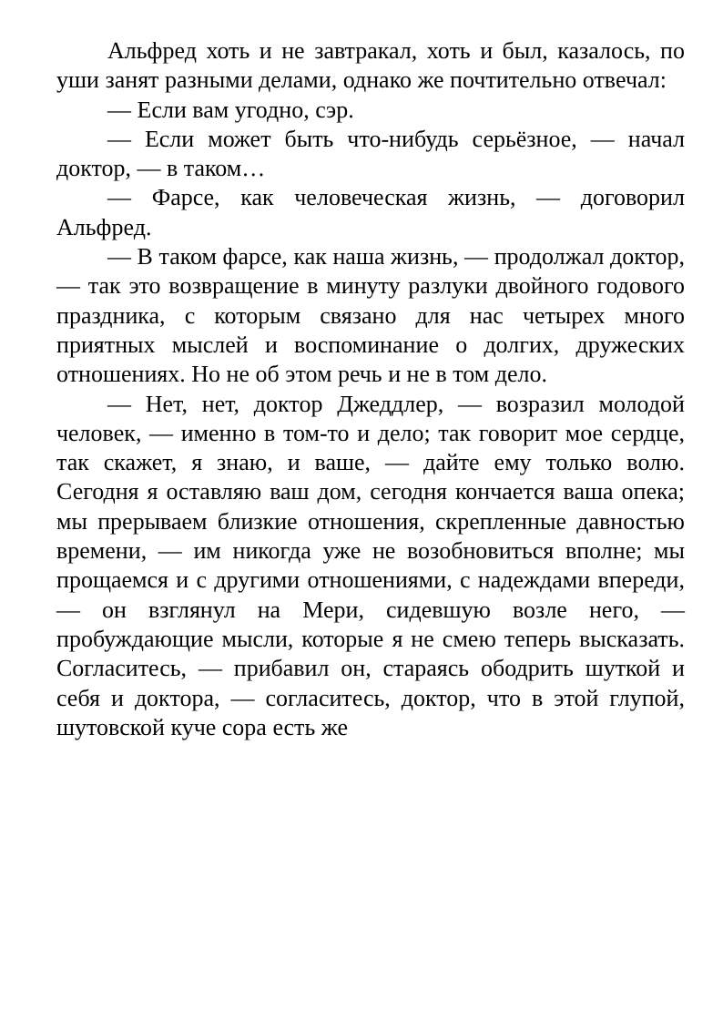Альфред хоть и не завтракал, хоть и был, казалось, по уши занят разными делами, однако же почтительно отвечал:
— Если вам угодно, сэр.
— Если может быть что-нибудь серьёзное, — начал доктор, — в таком…
— Фарсе, как человеческая жизнь, — договорил Альфред.
— В таком фарсе, как наша жизнь, — продолжал доктор, — так это возвращение в минуту разлуки двойного годового праздника, с которым связано для нас четырех много приятных мыслей и воспоминание о долгих, дружеских отношениях. Но не об этом речь и не в том дело.
— Нет, нет, доктор Джеддлер, — возразил молодой человек, — именно в том-то и дело; так говорит мое сердце, так скажет, я знаю, и ваше, — дайте ему только волю. Сегодня я оставляю ваш дом, сегодня кончается ваша опека; мы прерываем близкие отношения, скрепленные давностью времени, — им никогда уже не возобновиться вполне; мы прощаемся и с другими отношениями, с надеждами впереди, — он взглянул на Мери, сидевшую возле него, — пробуждающие мысли, которые я не смею теперь высказать. Согласитесь, — прибавил он, стараясь ободрить шуткой и себя и доктора, — согласитесь, доктор, что в этой глупой, шутовской куче сора есть же